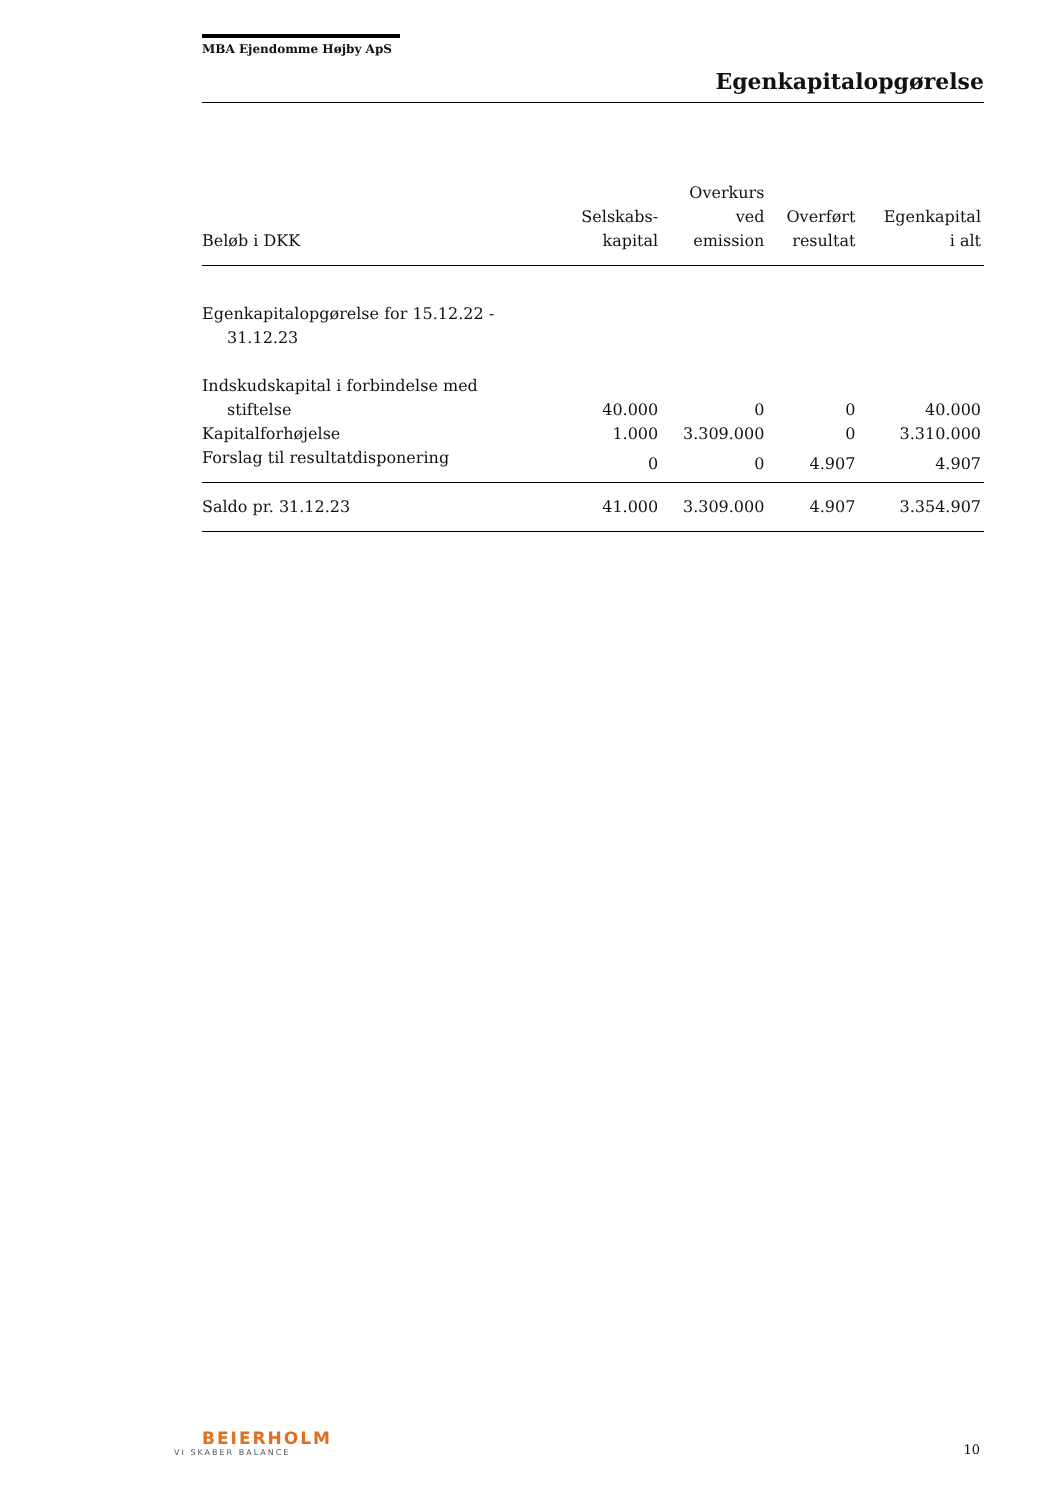MBA Ejendomme Højby ApS
Egenkapitalopgørelse
| Beløb i DKK | Selskabs- kapital | Overkurs ved emission | Overført resultat | Egenkapital i alt |
| --- | --- | --- | --- | --- |
| Egenkapitalopgørelse for 15.12.22 - 31.12.23 | | | | |
| Indskudskapital i forbindelse med stiftelse | 40.000 | 0 | 0 | 40.000 |
| Kapitalforhøjelse | 1.000 | 3.309.000 | 0 | 3.310.000 |
| Forslag til resultatdisponering | 0 | 0 | 4.907 | 4.907 |
| Saldo pr. 31.12.23 | 41.000 | 3.309.000 | 4.907 | 3.354.907 |
BEIERHOLM
VI SKABER BALANCE
10